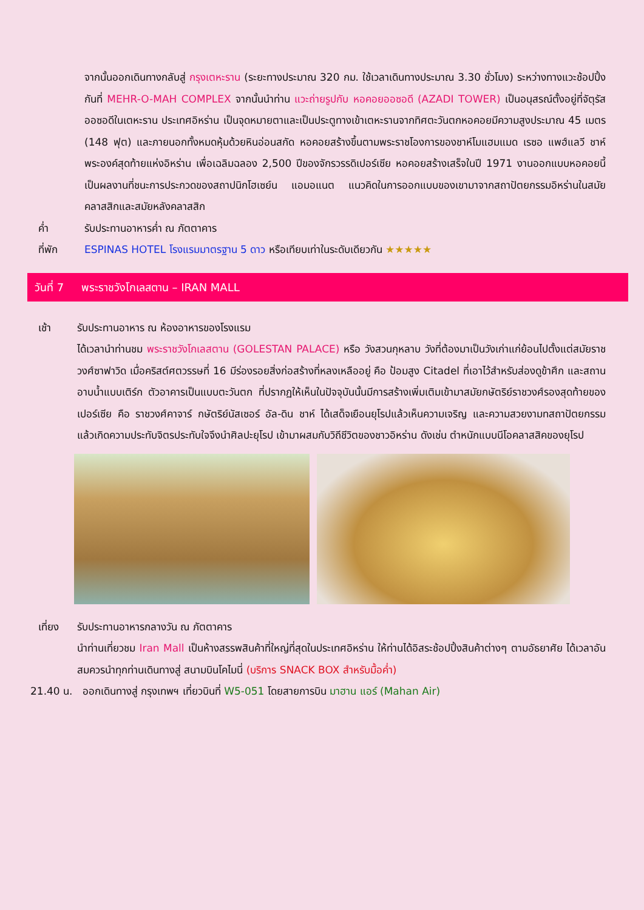จากนั้นออกเดินทางกลับสู่ กรุงเตหะราน (ระยะทางประมาณ 320 กม. ใช้เวลาเดินทางประมาณ 3.30 ชั่วโมง) ระหว่างทางแวะช้อปปิ้งกันที่ MEHR-O-MAH COMPLEX จากนั้นนำท่าน แวะถ่ายรูปกับ หอคอยออซอดี (AZADI TOWER) เป็นอนุสรณ์ตั้งอยู่ที่จัตุรัสออซอดีในเตหะราน ประเทศอิหร่าน เป็นจุดหมายตาและเป็นประตูทางเข้าเตหะรานจากทิศตะวันตกหอคอยมีความสูงประมาณ 45 เมตร (148 ฟุต) และภายนอกทั้งหมดหุ้มด้วยหินอ่อนสกัด หอคอยสร้างขึ้นตามพระราชโองการของชาห์โมแฮมแมด เรซอ แพฮ์แลวี ชาห์พระองค์สุดท้ายแห่งอิหร่าน เพื่อเฉลิมฉลอง 2,500 ปีของจักรวรรดิเปอร์เซีย หอคอยสร้างเสร็จในปี 1971 งานออกแบบหอคอยนี้เป็นผลงานที่ชนะการประกวดของสถาปนิกโฮเซย์น แอมอแนต แนวคิดในการออกแบบของเขามาจากสถาปัตยกรรมอิหร่านในสมัยคลาสสิกและสมัยหลังคลาสสิก
ค่ำ รับประทานอาหารค่ำ ณ ภัตตาคาร
ที่พัก ESPINAS HOTEL โรงแรมมาตรฐาน 5 ดาว หรือเทียบเท่าในระดับเดียวกัน ★★★★★
วันที่ 7 พระราชวังโกเลสตาน – IRAN MALL
เช้า รับประทานอาหาร ณ ห้องอาหารของโรงแรม
ได้เวลานำท่านชม พระราชวังโกเลสตาน (GOLESTAN PALACE) หรือ วังสวนกุหลาบ วังที่ต้องมาเป็นวังเก่าแก่ย้อนไปตั้งแต่สมัยราชวงศ์ซาฟาวิด เมื่อคริสต์ศตวรรษที่ 16 มีร่องรอยสิ่งก่อสร้างที่หลงเหลืออยู่ คือ ป้อมสูง Citadel ที่เอาไว้สำหรับส่องดูข้าศึก และสถานอาบน้ำแบบเติร์ก ตัวอาคารเป็นแบบตะวันตก ที่ปรากฏให้เห็นในปัจจุบันนั้นมีการสร้างเพิ่มเติมเข้ามาสมัยกษัตริย์ราชวงศ์รองสุดท้ายของเปอร์เซีย คือ ราชวงศ์คาจาร์ กษัตริย์นัสเซอร์ อัล-ดิน ชาห์ ได้เสด็จเยือนยุโรปแล้วเห็นความเจริญ และความสวยงามทสถาปัตยกรรม แล้วเกิดความประทับจิตรประทับใจจึงนำศิลปะยุโรป เข้ามาผสมกับวิถีชีวิตของชาวอิหร่าน ดังเช่น ตำหนักแบบนีโอคลาสสิคของยุโรป
เที่ยง รับประทานอาหารกลางวัน ณ ภัตตาคาร
นำท่านเที่ยวชม Iran Mall เป็นห้างสรรพสินค้าที่ใหญ่ที่สุดในประเทศอิหร่าน ให้ท่านได้อิสระช้อปปิ้งสินค้าต่างๆ ตามอัธยาศัย ได้เวลาอันสมควรนำทุกท่านเดินทางสู่ สนามบินโคไมนี่ (บริการ SNACK BOX สำหรับมื้อค่ำ)
21.40 น. ออกเดินทางสู่ กรุงเทพฯ เที่ยวบินที่ W5-051 โดยสายการบิน มาฮาน แอร์ (Mahan Air)